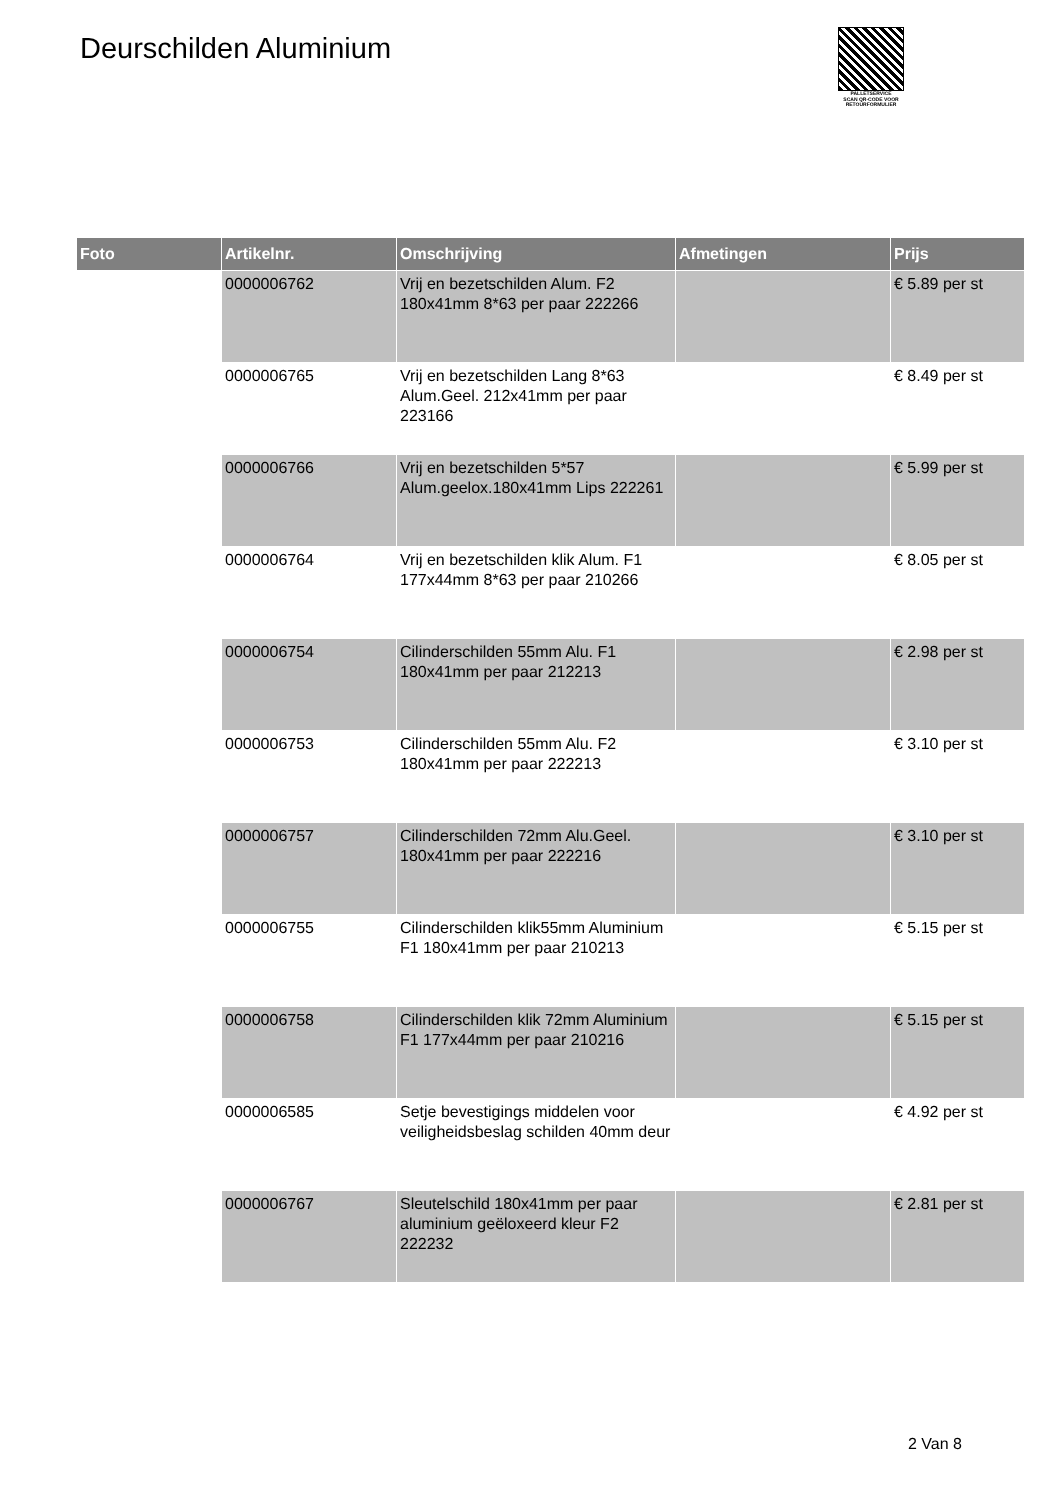Deurschilden Aluminium
PALLETSERVICE
SCAN QR-CODE VOOR
RETOURFORMULIER
| Foto | Artikelnr. | Omschrijving | Afmetingen | Prijs |
| --- | --- | --- | --- | --- |
| | 0000006762 | Vrij en bezetschilden Alum. F2 180x41mm 8*63 per paar 222266 | | € 5.89 per st |
| | 0000006765 | Vrij en bezetschilden Lang 8*63 Alum.Geel. 212x41mm per paar 223166 | | € 8.49 per st |
| | 0000006766 | Vrij en bezetschilden 5*57 Alum.geelox.180x41mm Lips 222261 | | € 5.99 per st |
| | 0000006764 | Vrij en bezetschilden klik Alum. F1 177x44mm 8*63 per paar 210266 | | € 8.05 per st |
| | 0000006754 | Cilinderschilden 55mm Alu. F1 180x41mm per paar 212213 | | € 2.98 per st |
| | 0000006753 | Cilinderschilden 55mm Alu. F2 180x41mm per paar 222213 | | € 3.10 per st |
| | 0000006757 | Cilinderschilden 72mm Alu.Geel. 180x41mm per paar 222216 | | € 3.10 per st |
| | 0000006755 | Cilinderschilden klik55mm Aluminium F1 180x41mm per paar 210213 | | € 5.15 per st |
| | 0000006758 | Cilinderschilden klik 72mm Aluminium F1 177x44mm per paar 210216 | | € 5.15 per st |
| | 0000006585 | Setje bevestigings middelen voor veiligheidsbeslag schilden 40mm deur | | € 4.92 per st |
| | 0000006767 | Sleutelschild 180x41mm per paar aluminium geëloxeerd kleur F2 222232 | | € 2.81 per st |
2 Van 8